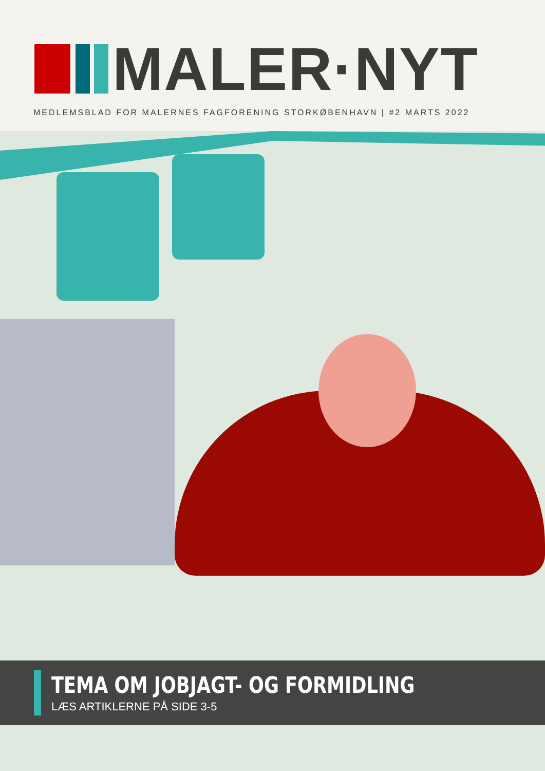MALER·NYT
MEDLEMSBLAD FOR MALERNES FAGFORENING STORKØBENHAVN | #2 MARTS 2022
TEMA OM JOBJAGT- OG FORMIDLING
LÆS ARTIKLERNE PÅ SIDE 3-5